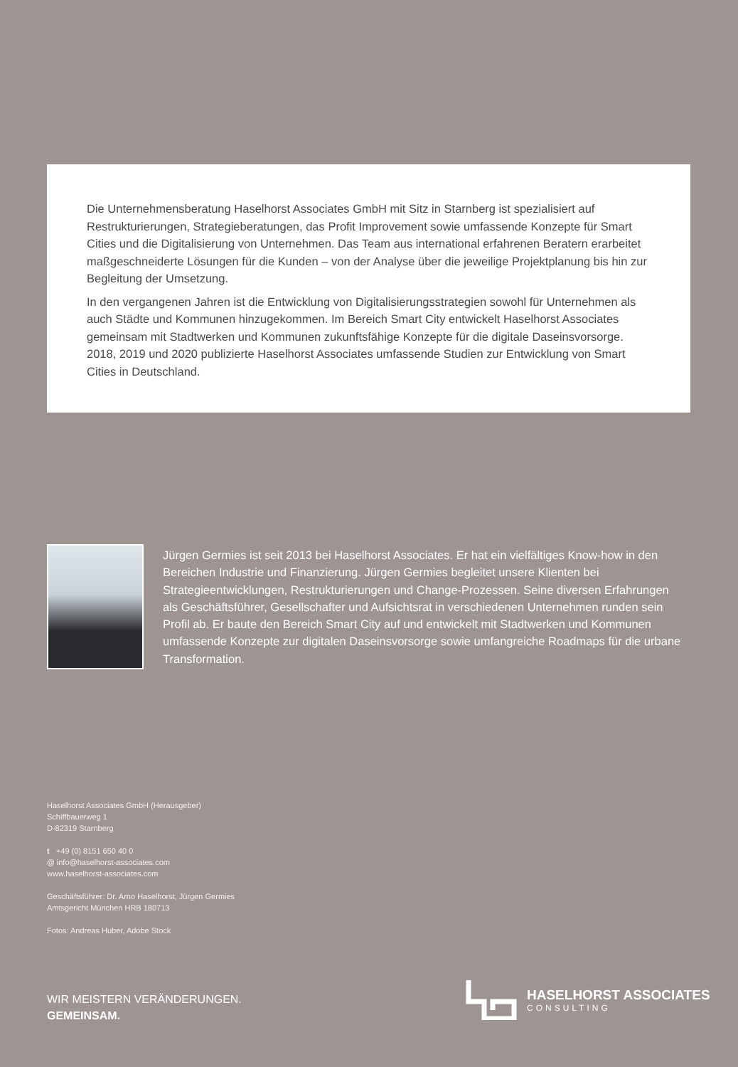Die Unternehmensberatung Haselhorst Associates GmbH mit Sitz in Starnberg ist spezialisiert auf Restrukturierungen, Strategieberatungen, das Profit Improvement sowie umfassende Konzepte für Smart Cities und die Digitalisierung von Unternehmen. Das Team aus international erfahrenen Beratern erarbeitet maßgeschneiderte Lösungen für die Kunden – von der Analyse über die jeweilige Projektplanung bis hin zur Begleitung der Umsetzung.
In den vergangenen Jahren ist die Entwicklung von Digitalisierungsstrategien sowohl für Unternehmen als auch Städte und Kommunen hinzugekommen. Im Bereich Smart City entwickelt Haselhorst Associates gemeinsam mit Stadtwerken und Kommunen zukunftsfähige Konzepte für die digitale Daseinsvorsorge. 2018, 2019 und 2020 publizierte Haselhorst Associates umfassende Studien zur Entwicklung von Smart Cities in Deutschland.
Jürgen Germies ist seit 2013 bei Haselhorst Associates. Er hat ein vielfältiges Know-how in den Bereichen Industrie und Finanzierung. Jürgen Germies begleitet unsere Klienten bei Strategieentwicklungen, Restrukturierungen und Change-Prozessen. Seine diversen Erfahrungen als Geschäftsführer, Gesellschafter und Aufsichtsrat in verschiedenen Unternehmen runden sein Profil ab. Er baute den Bereich Smart City auf und entwickelt mit Stadtwerken und Kommunen umfassende Konzepte zur digitalen Daseinsvorsorge sowie umfangreiche Roadmaps für die urbane Transformation.
Haselhorst Associates GmbH (Herausgeber)
Schiffbauerweg 1
D-82319 Starnberg
t +49 (0) 8151 650 40 0
@ info@haselhorst-associates.com
www.haselhorst-associates.com
Geschäftsführer: Dr. Arno Haselhorst, Jürgen Germies
Amtsgericht München HRB 180713
Fotos: Andreas Huber, Adobe Stock
WIR MEISTERN VERÄNDERUNGEN.
GEMEINSAM.
HASELHORST ASSOCIATES
CONSULTING